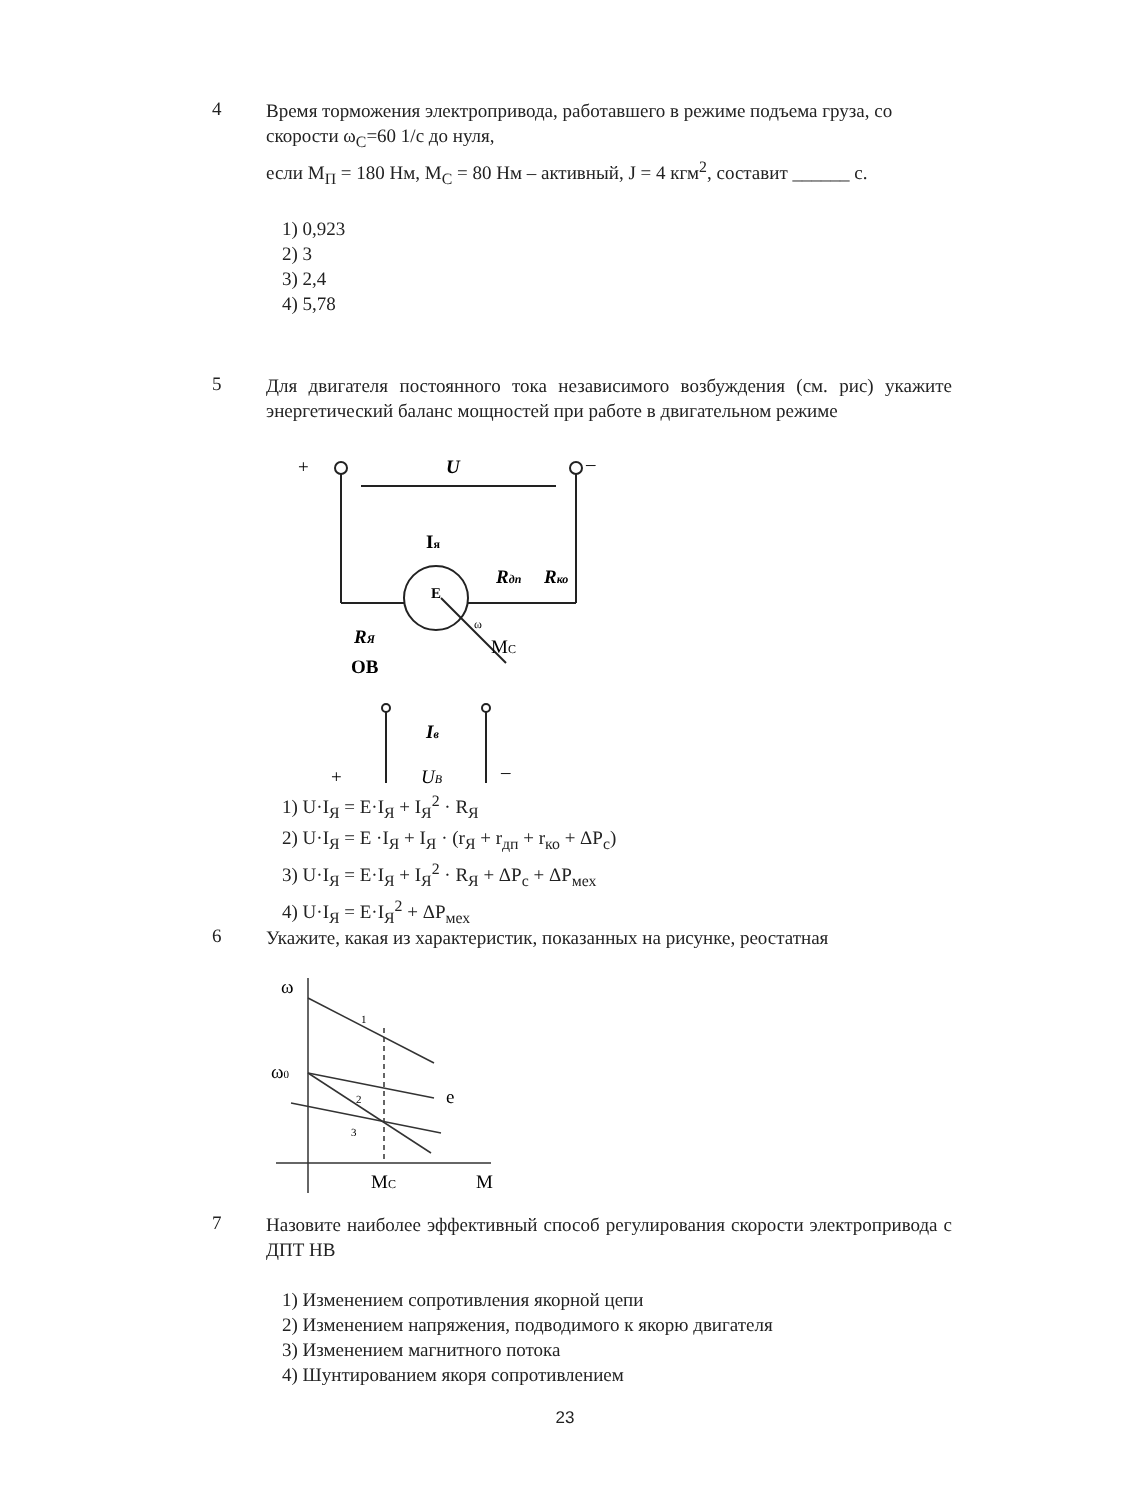4
Время торможения электропривода, работавшего в режиме подъема груза, со скорости ω<sub>С</sub>=60 1/с до нуля,
если М<sub>П</sub> = 180 Нм, М<sub>С</sub> = 80 Нм – активный, J = 4 кгм<sup>2</sup>, составит ______ с.
1) 0,923
2) 3
3) 2,4
4) 5,78
5
Для двигателя постоянного тока независимого возбуждения (см. рис) укажите энергетический баланс мощностей при работе в двигательном режиме
+
–
U
Iя
E
Rдп
Rко
RЯ
МС
ω
ОВ
Iв
+
UВ
–
1) U·I<sub>Я</sub> = E·I<sub>Я</sub> + I<sub>Я</sub><sup>2</sup> · R<sub>Я</sub>
2) U·I<sub>Я</sub> = E ·I<sub>Я</sub> + I<sub>Я</sub> · (r<sub>Я</sub> + r<sub>дп</sub> + r<sub>ко</sub> + ΔP<sub>c</sub>)
3) U·I<sub>Я</sub> = E·I<sub>Я</sub> + I<sub>Я</sub><sup>2</sup> · R<sub>Я</sub> + ΔP<sub>c</sub> + ΔP<sub>мех</sub>
4) U·I<sub>Я</sub> = E·I<sub>Я</sub><sup>2</sup> + ΔP<sub>мех</sub>
6
Укажите, какая из характеристик, показанных на рисунке, реостатная
ω
ω0
1
2
3
е
МС
М
7
Назовите наиболее эффективный способ регулирования скорости электропривода с ДПТ НВ
1) Изменением сопротивления якорной цепи
2) Изменением напряжения, подводимого к якорю двигателя
3) Изменением магнитного потока
4) Шунтированием якоря сопротивлением
23